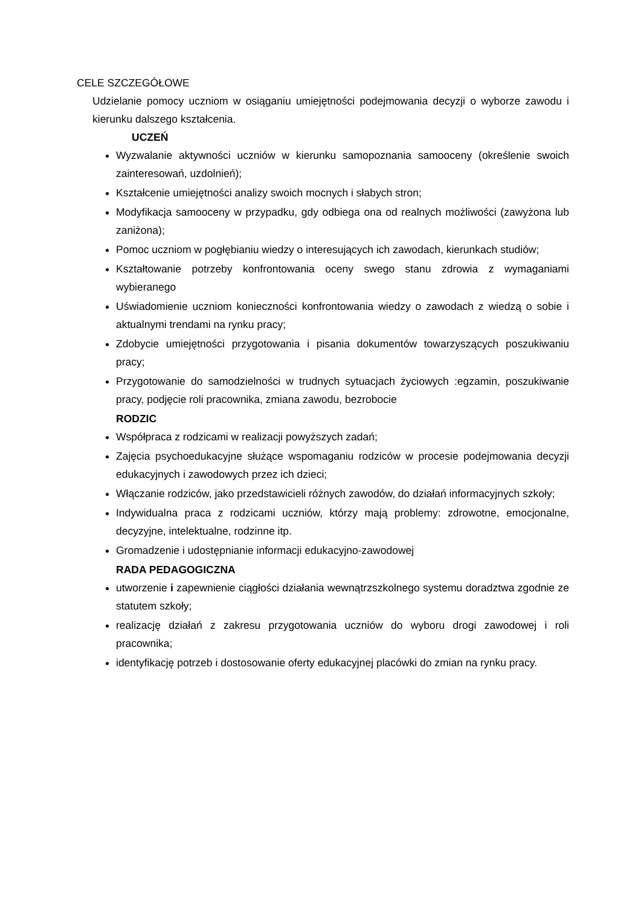CELE SZCZEGÓŁOWE
Udzielanie pomocy uczniom w osiąganiu umiejętności podejmowania decyzji o wyborze zawodu i kierunku dalszego kształcenia.
UCZEŃ
Wyzwalanie aktywności uczniów w kierunku samopoznania samooceny (określenie swoich zainteresowań, uzdolnień);
Kształcenie umiejętności analizy swoich mocnych i słabych stron;
Modyfikacja samooceny w przypadku, gdy odbiega ona od realnych możliwości (zawyżona lub zaniżona);
Pomoc uczniom w pogłębianiu wiedzy o interesujących ich zawodach, kierunkach studiów;
Kształtowanie potrzeby konfrontowania oceny swego stanu zdrowia z wymaganiami wybieranego
Uświadomienie uczniom konieczności konfrontowania wiedzy o zawodach z wiedzą o sobie i aktualnymi trendami na rynku pracy;
Zdobycie umiejętności przygotowania i pisania dokumentów towarzyszących poszukiwaniu pracy;
Przygotowanie do samodzielności w trudnych sytuacjach życiowych :egzamin, poszukiwanie pracy, podjęcie roli pracownika, zmiana zawodu, bezrobocie
RODZIC
Współpraca z rodzicami w realizacji powyższych zadań;
Zajęcia psychoedukacyjne służące wspomaganiu rodziców w procesie podejmowania decyzji edukacyjnych i zawodowych przez ich dzieci;
Włączanie rodziców, jako przedstawicieli różnych zawodów, do działań informacyjnych szkoły;
Indywidualna praca z rodzicami uczniów, którzy mają problemy: zdrowotne, emocjonalne, decyzyjne, intelektualne, rodzinne itp.
Gromadzenie i udostępnianie informacji edukacyjno-zawodowej
RADA PEDAGOGICZNA
utworzenie i zapewnienie ciągłości działania wewnątrzszkolnego systemu doradztwa zgodnie ze statutem szkoły;
realizację działań z zakresu przygotowania uczniów do wyboru drogi zawodowej i roli pracownika;
identyfikację potrzeb i dostosowanie oferty edukacyjnej placówki do zmian na rynku pracy.